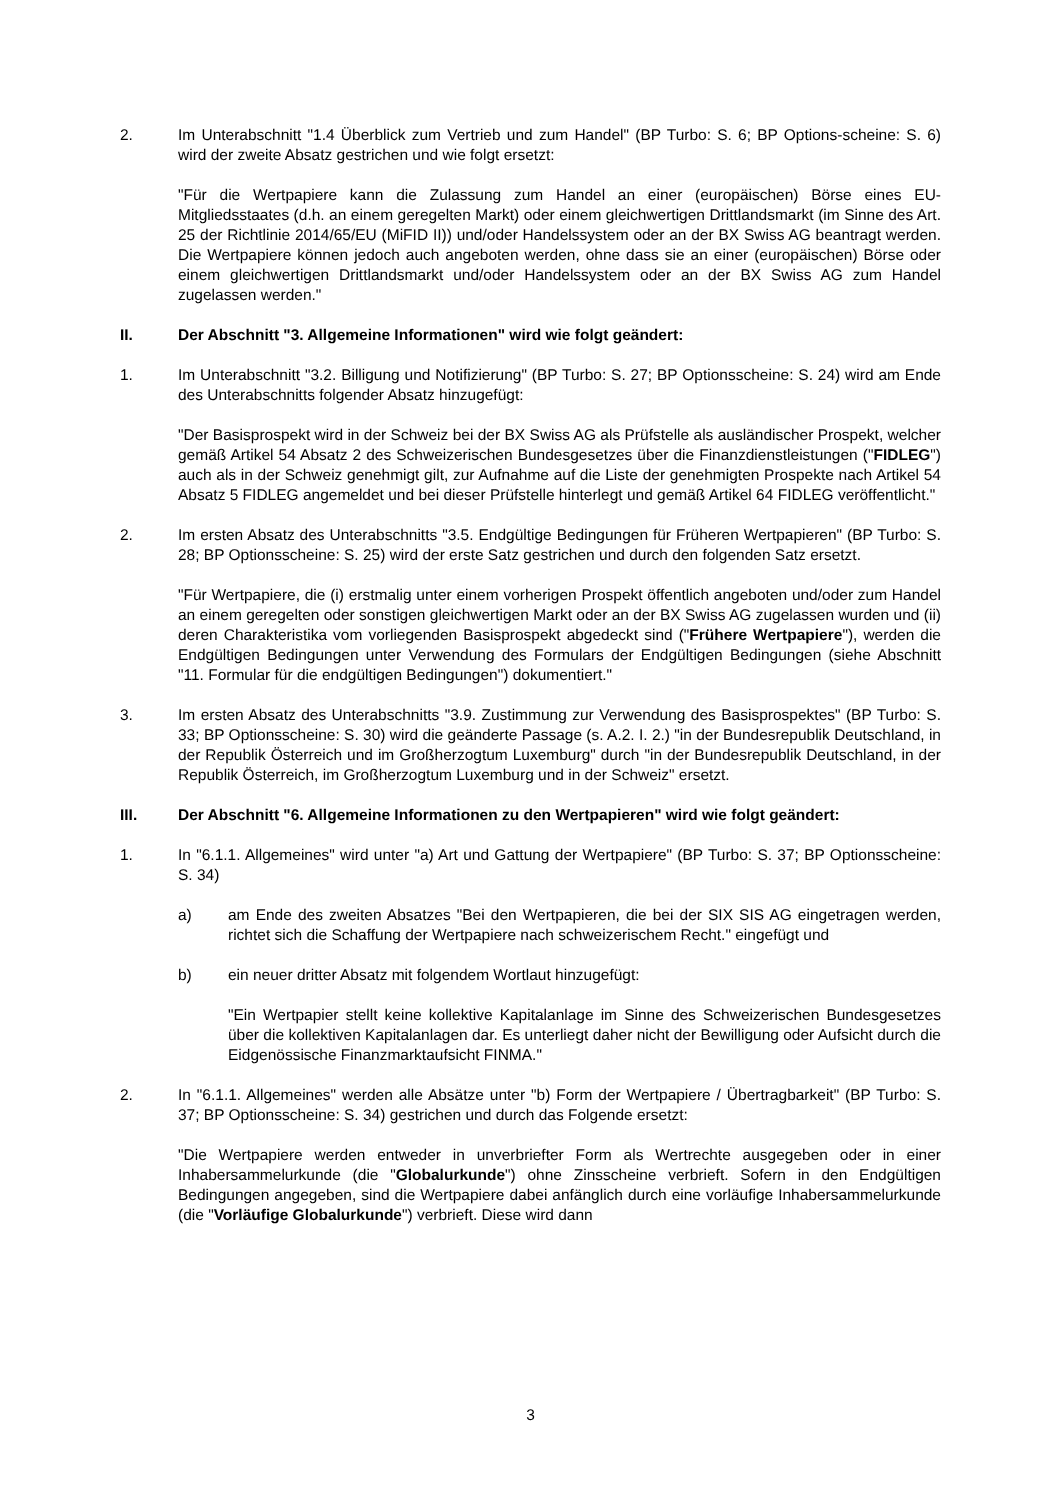2. Im Unterabschnitt "1.4 Überblick zum Vertrieb und zum Handel" (BP Turbo: S. 6; BP Options-scheine: S. 6) wird der zweite Absatz gestrichen und wie folgt ersetzt:
"Für die Wertpapiere kann die Zulassung zum Handel an einer (europäischen) Börse eines EU-Mitgliedsstaates (d.h. an einem geregelten Markt) oder einem gleichwertigen Drittlandsmarkt (im Sinne des Art. 25 der Richtlinie 2014/65/EU (MiFID II)) und/oder Handelssystem oder an der BX Swiss AG beantragt werden. Die Wertpapiere können jedoch auch angeboten werden, ohne dass sie an einer (europäischen) Börse oder einem gleichwertigen Drittlandsmarkt und/oder Handelssystem oder an der BX Swiss AG zum Handel zugelassen werden."
II. Der Abschnitt "3. Allgemeine Informationen" wird wie folgt geändert:
1. Im Unterabschnitt "3.2. Billigung und Notifizierung" (BP Turbo: S. 27; BP Optionsscheine: S. 24) wird am Ende des Unterabschnitts folgender Absatz hinzugefügt:
"Der Basisprospekt wird in der Schweiz bei der BX Swiss AG als Prüfstelle als ausländischer Prospekt, welcher gemäß Artikel 54 Absatz 2 des Schweizerischen Bundesgesetzes über die Finanzdienstleistungen ("FIDLEG") auch als in der Schweiz genehmigt gilt, zur Aufnahme auf die Liste der genehmigten Prospekte nach Artikel 54 Absatz 5 FIDLEG angemeldet und bei dieser Prüfstelle hinterlegt und gemäß Artikel 64 FIDLEG veröffentlicht."
2. Im ersten Absatz des Unterabschnitts "3.5. Endgültige Bedingungen für Früheren Wertpapieren" (BP Turbo: S. 28; BP Optionsscheine: S. 25) wird der erste Satz gestrichen und durch den folgenden Satz ersetzt.
"Für Wertpapiere, die (i) erstmalig unter einem vorherigen Prospekt öffentlich angeboten und/oder zum Handel an einem geregelten oder sonstigen gleichwertigen Markt oder an der BX Swiss AG zugelassen wurden und (ii) deren Charakteristika vom vorliegenden Basisprospekt abgedeckt sind ("Frühere Wertpapiere"), werden die Endgültigen Bedingungen unter Verwendung des Formulars der Endgültigen Bedingungen (siehe Abschnitt "11. Formular für die endgültigen Bedingungen") dokumentiert."
3. Im ersten Absatz des Unterabschnitts "3.9. Zustimmung zur Verwendung des Basisprospektes" (BP Turbo: S. 33; BP Optionsscheine: S. 30) wird die geänderte Passage (s. A.2. I. 2.) "in der Bundesrepublik Deutschland, in der Republik Österreich und im Großherzogtum Luxemburg" durch "in der Bundesrepublik Deutschland, in der Republik Österreich, im Großherzogtum Luxemburg und in der Schweiz" ersetzt.
III. Der Abschnitt "6. Allgemeine Informationen zu den Wertpapieren" wird wie folgt geändert:
1. In "6.1.1. Allgemeines" wird unter "a) Art und Gattung der Wertpapiere" (BP Turbo: S. 37; BP Optionsscheine: S. 34)
a) am Ende des zweiten Absatzes "Bei den Wertpapieren, die bei der SIX SIS AG eingetragen werden, richtet sich die Schaffung der Wertpapiere nach schweizerischem Recht." eingefügt und
b) ein neuer dritter Absatz mit folgendem Wortlaut hinzugefügt:
"Ein Wertpapier stellt keine kollektive Kapitalanlage im Sinne des Schweizerischen Bundesgesetzes über die kollektiven Kapitalanlagen dar. Es unterliegt daher nicht der Bewilligung oder Aufsicht durch die Eidgenössische Finanzmarktaufsicht FINMA."
2. In "6.1.1. Allgemeines" werden alle Absätze unter "b) Form der Wertpapiere / Übertragbarkeit" (BP Turbo: S. 37; BP Optionsscheine: S. 34) gestrichen und durch das Folgende ersetzt:
"Die Wertpapiere werden entweder in unverbriefter Form als Wertrechte ausgegeben oder in einer Inhabersammelurkunde (die "Globalurkunde") ohne Zinsscheine verbrieft. Sofern in den Endgültigen Bedingungen angegeben, sind die Wertpapiere dabei anfänglich durch eine vorläufige Inhabersammelurkunde (die "Vorläufige Globalurkunde") verbrieft. Diese wird dann
3